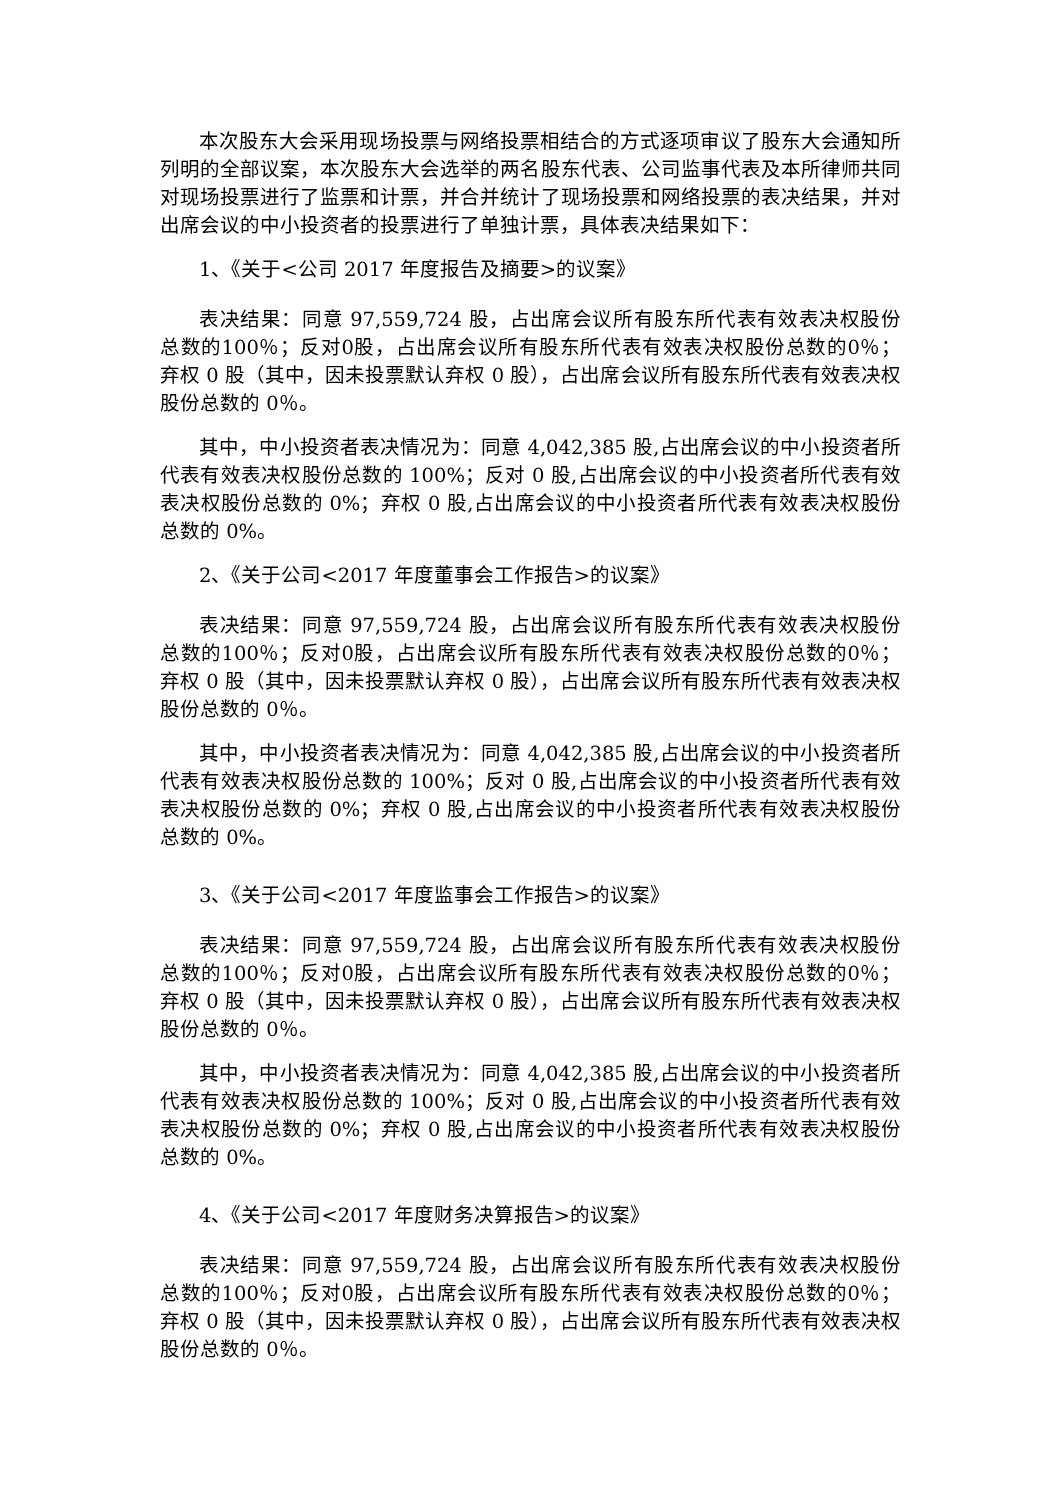本次股东大会采用现场投票与网络投票相结合的方式逐项审议了股东大会通知所列明的全部议案，本次股东大会选举的两名股东代表、公司监事代表及本所律师共同对现场投票进行了监票和计票，并合并统计了现场投票和网络投票的表决结果，并对出席会议的中小投资者的投票进行了单独计票，具体表决结果如下：
1、《关于<公司 2017 年度报告及摘要>的议案》
表决结果：同意 97,559,724 股，占出席会议所有股东所代表有效表决权股份总数的100％；反对0股，占出席会议所有股东所代表有效表决权股份总数的0％；弃权 0 股（其中，因未投票默认弃权 0 股），占出席会议所有股东所代表有效表决权股份总数的 0％。
其中，中小投资者表决情况为：同意 4,042,385 股,占出席会议的中小投资者所代表有效表决权股份总数的 100%；反对 0 股,占出席会议的中小投资者所代表有效表决权股份总数的 0%；弃权 0 股,占出席会议的中小投资者所代表有效表决权股份总数的 0%。
2、《关于公司<2017 年度董事会工作报告>的议案》
表决结果：同意 97,559,724 股，占出席会议所有股东所代表有效表决权股份总数的100％；反对0股，占出席会议所有股东所代表有效表决权股份总数的0％；弃权 0 股（其中，因未投票默认弃权 0 股），占出席会议所有股东所代表有效表决权股份总数的 0％。
其中，中小投资者表决情况为：同意 4,042,385 股,占出席会议的中小投资者所代表有效表决权股份总数的 100%；反对 0 股,占出席会议的中小投资者所代表有效表决权股份总数的 0%；弃权 0 股,占出席会议的中小投资者所代表有效表决权股份总数的 0%。
3、《关于公司<2017 年度监事会工作报告>的议案》
表决结果：同意 97,559,724 股，占出席会议所有股东所代表有效表决权股份总数的100％；反对0股，占出席会议所有股东所代表有效表决权股份总数的0％；弃权 0 股（其中，因未投票默认弃权 0 股），占出席会议所有股东所代表有效表决权股份总数的 0％。
其中，中小投资者表决情况为：同意 4,042,385 股,占出席会议的中小投资者所代表有效表决权股份总数的 100%；反对 0 股,占出席会议的中小投资者所代表有效表决权股份总数的 0%；弃权 0 股,占出席会议的中小投资者所代表有效表决权股份总数的 0%。
4、《关于公司<2017 年度财务决算报告>的议案》
表决结果：同意 97,559,724 股，占出席会议所有股东所代表有效表决权股份总数的100％；反对0股，占出席会议所有股东所代表有效表决权股份总数的0％；弃权 0 股（其中，因未投票默认弃权 0 股），占出席会议所有股东所代表有效表决权股份总数的 0％。